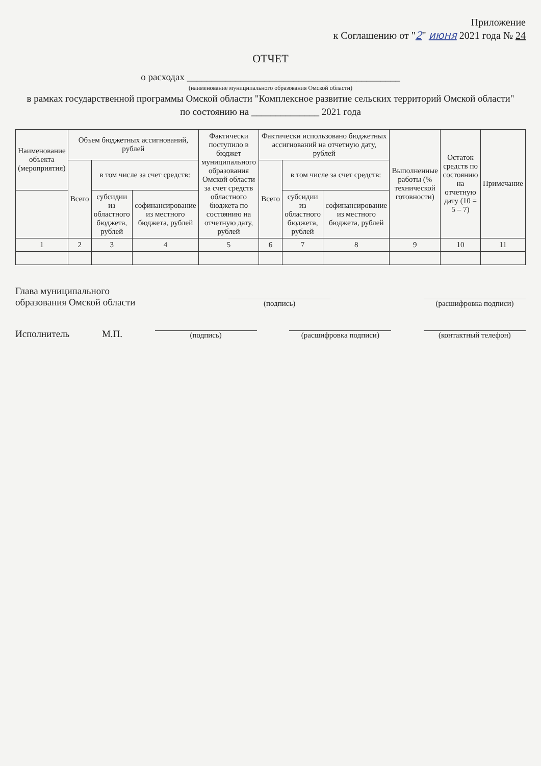Приложение
к Соглашению от "2" июня 2021 года № 24
ОТЧЕТ
о расходах ____________________________________________
(наименование муниципального образования Омской области)
в рамках государственной программы Омской области "Комплексное развитие сельских территорий Омской области"
по состоянию на ______________ 2021 года
| Наименование объекта (мероприятия) | Объем бюджетных ассигнований, рублей | | | Фактически поступило в бюджет муниципального образования Омской области за счет средств областного бюджета по состоянию на отчетную дату, рублей | Фактически использовано бюджетных ассигнований на отчетную дату, рублей | | | Выполненные работы (% технической готовности) | Остаток средств по состоянию на отчетную дату (10 = 5 – 7) | Примечание |
| --- | --- | --- | --- | --- | --- | --- | --- | --- | --- | --- |
| | Всего | в том числе за счет средств: | | | Всего | в том числе за счет средств: | | | | |
| | | субсидии из областного бюджета, рублей | софинансирование из местного бюджета, рублей | | | субсидии из областного бюджета, рублей | софинансирование из местного бюджета, рублей | | | |
| 1 | 2 | 3 | 4 | 5 | 6 | 7 | 8 | 9 | 10 | 11 |
Глава муниципального
образования Омской области
(подпись)
(расшифровка подписи)
Исполнитель
М.П.
(подпись)
(расшифровка подписи)
(контактный телефон)